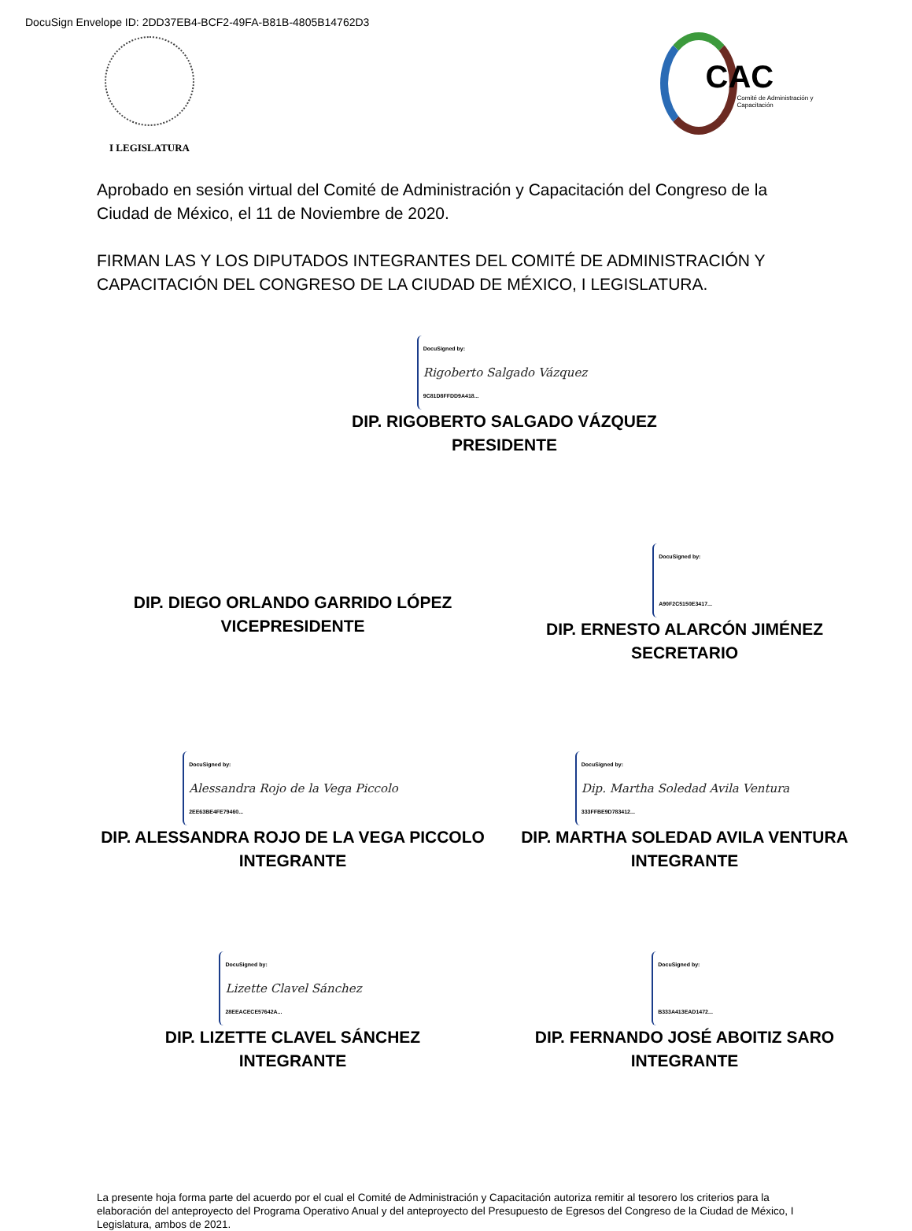DocuSign Envelope ID: 2DD37EB4-BCF2-49FA-B81B-4805B14762D3
I LEGISLATURA
CAC
Comité de Administración y Capacitación
Aprobado en sesión virtual del Comité de Administración y Capacitación del Congreso de la Ciudad de México, el 11 de Noviembre de 2020.
FIRMAN LAS Y LOS DIPUTADOS INTEGRANTES DEL COMITÉ DE ADMINISTRACIÓN Y CAPACITACIÓN DEL CONGRESO DE LA CIUDAD DE MÉXICO, I LEGISLATURA.
DocuSigned by: Rigoberto Salgado Vázquez 9C81D8FFDD9A418...
DIP. RIGOBERTO SALGADO VÁZQUEZ
PRESIDENTE
DIP. DIEGO ORLANDO GARRIDO LÓPEZ
VICEPRESIDENTE
DocuSigned by: A90F2C5150E3417...
DIP. ERNESTO ALARCÓN JIMÉNEZ
SECRETARIO
DocuSigned by: Alessandra Rojo de la Vega Piccolo 2EE63BE4FE79460...
DIP. ALESSANDRA ROJO DE LA VEGA PICCOLO
INTEGRANTE
DocuSigned by: Dip. Martha Soledad Avila Ventura 333FFBE9D783412...
DIP. MARTHA SOLEDAD AVILA VENTURA
INTEGRANTE
DocuSigned by: Lizette Clavel Sánchez 28EEACECE57642A...
DIP. LIZETTE CLAVEL SÁNCHEZ
INTEGRANTE
DocuSigned by: B333A413EAD1472...
DIP. FERNANDO JOSÉ ABOITIZ SARO
INTEGRANTE
La presente hoja forma parte del acuerdo por el cual el Comité de Administración y Capacitación autoriza remitir al tesorero los criterios para la elaboración del anteproyecto del Programa Operativo Anual y del anteproyecto del Presupuesto de Egresos del Congreso de la Ciudad de México, I Legislatura, ambos de 2021.